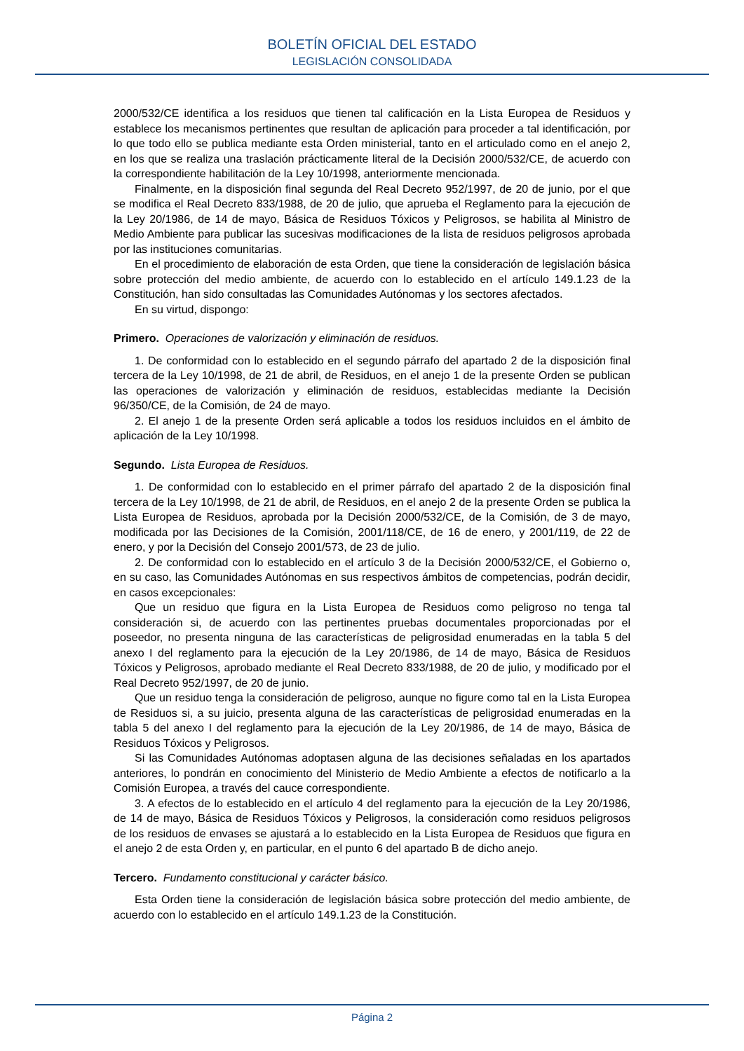BOLETÍN OFICIAL DEL ESTADO
LEGISLACIÓN CONSOLIDADA
2000/532/CE identifica a los residuos que tienen tal calificación en la Lista Europea de Residuos y establece los mecanismos pertinentes que resultan de aplicación para proceder a tal identificación, por lo que todo ello se publica mediante esta Orden ministerial, tanto en el articulado como en el anejo 2, en los que se realiza una traslación prácticamente literal de la Decisión 2000/532/CE, de acuerdo con la correspondiente habilitación de la Ley 10/1998, anteriormente mencionada.
Finalmente, en la disposición final segunda del Real Decreto 952/1997, de 20 de junio, por el que se modifica el Real Decreto 833/1988, de 20 de julio, que aprueba el Reglamento para la ejecución de la Ley 20/1986, de 14 de mayo, Básica de Residuos Tóxicos y Peligrosos, se habilita al Ministro de Medio Ambiente para publicar las sucesivas modificaciones de la lista de residuos peligrosos aprobada por las instituciones comunitarias.
En el procedimiento de elaboración de esta Orden, que tiene la consideración de legislación básica sobre protección del medio ambiente, de acuerdo con lo establecido en el artículo 149.1.23 de la Constitución, han sido consultadas las Comunidades Autónomas y los sectores afectados.
En su virtud, dispongo:
Primero. Operaciones de valorización y eliminación de residuos.
1. De conformidad con lo establecido en el segundo párrafo del apartado 2 de la disposición final tercera de la Ley 10/1998, de 21 de abril, de Residuos, en el anejo 1 de la presente Orden se publican las operaciones de valorización y eliminación de residuos, establecidas mediante la Decisión 96/350/CE, de la Comisión, de 24 de mayo.
2. El anejo 1 de la presente Orden será aplicable a todos los residuos incluidos en el ámbito de aplicación de la Ley 10/1998.
Segundo. Lista Europea de Residuos.
1. De conformidad con lo establecido en el primer párrafo del apartado 2 de la disposición final tercera de la Ley 10/1998, de 21 de abril, de Residuos, en el anejo 2 de la presente Orden se publica la Lista Europea de Residuos, aprobada por la Decisión 2000/532/CE, de la Comisión, de 3 de mayo, modificada por las Decisiones de la Comisión, 2001/118/CE, de 16 de enero, y 2001/119, de 22 de enero, y por la Decisión del Consejo 2001/573, de 23 de julio.
2. De conformidad con lo establecido en el artículo 3 de la Decisión 2000/532/CE, el Gobierno o, en su caso, las Comunidades Autónomas en sus respectivos ámbitos de competencias, podrán decidir, en casos excepcionales:
Que un residuo que figura en la Lista Europea de Residuos como peligroso no tenga tal consideración si, de acuerdo con las pertinentes pruebas documentales proporcionadas por el poseedor, no presenta ninguna de las características de peligrosidad enumeradas en la tabla 5 del anexo I del reglamento para la ejecución de la Ley 20/1986, de 14 de mayo, Básica de Residuos Tóxicos y Peligrosos, aprobado mediante el Real Decreto 833/1988, de 20 de julio, y modificado por el Real Decreto 952/1997, de 20 de junio.
Que un residuo tenga la consideración de peligroso, aunque no figure como tal en la Lista Europea de Residuos si, a su juicio, presenta alguna de las características de peligrosidad enumeradas en la tabla 5 del anexo I del reglamento para la ejecución de la Ley 20/1986, de 14 de mayo, Básica de Residuos Tóxicos y Peligrosos.
Si las Comunidades Autónomas adoptasen alguna de las decisiones señaladas en los apartados anteriores, lo pondrán en conocimiento del Ministerio de Medio Ambiente a efectos de notificarlo a la Comisión Europea, a través del cauce correspondiente.
3. A efectos de lo establecido en el artículo 4 del reglamento para la ejecución de la Ley 20/1986, de 14 de mayo, Básica de Residuos Tóxicos y Peligrosos, la consideración como residuos peligrosos de los residuos de envases se ajustará a lo establecido en la Lista Europea de Residuos que figura en el anejo 2 de esta Orden y, en particular, en el punto 6 del apartado B de dicho anejo.
Tercero. Fundamento constitucional y carácter básico.
Esta Orden tiene la consideración de legislación básica sobre protección del medio ambiente, de acuerdo con lo establecido en el artículo 149.1.23 de la Constitución.
Página 2